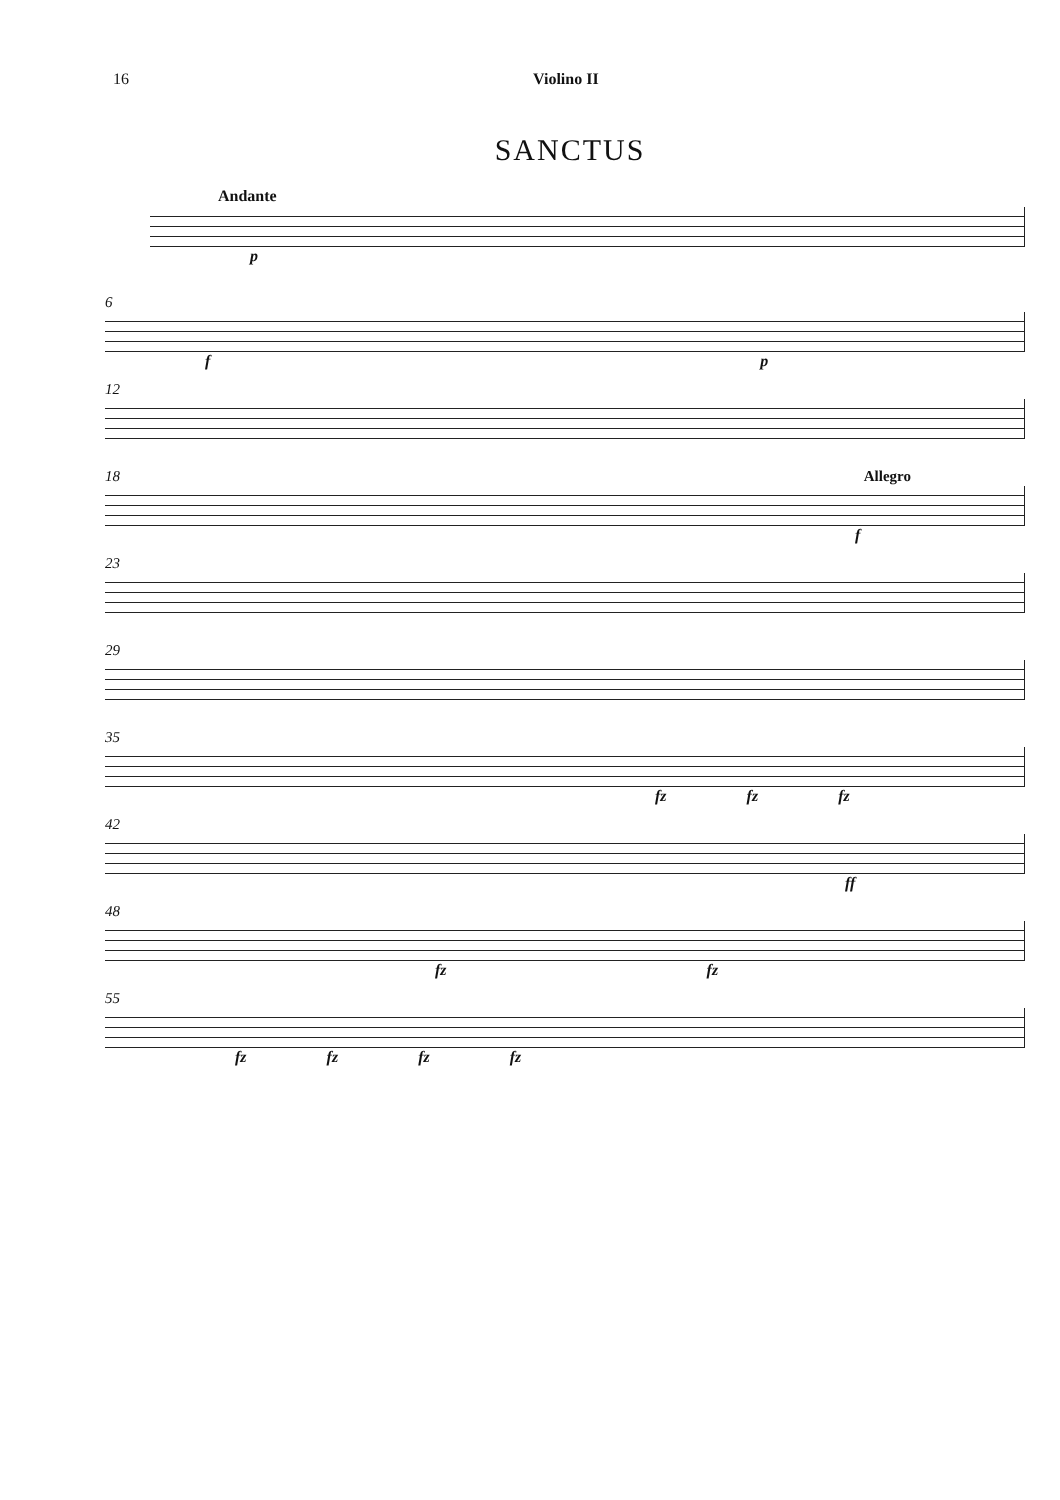16 Violino II
SANCTUS
Andante
p
6
f p
12
18 Allegro
f
23
29
35
fz fz fz
42
ff
48
fz fz
55
fz fz fz fz